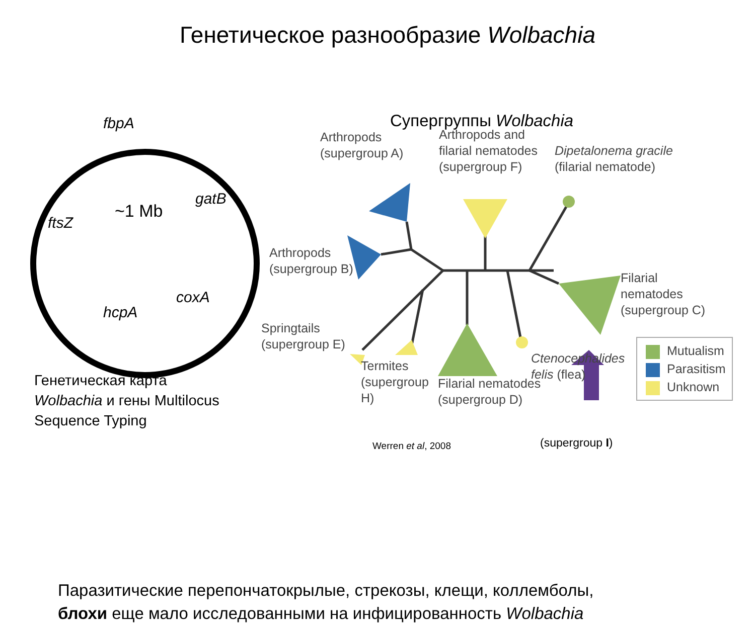Генетическое разнообразие Wolbachia
fbpA
gatB
~1 Mb
ftsZ
coxA
hcpA
Генетическая карта
Wolbachia и гены Multilocus
Sequence Typing
Супергруппы Wolbachia
Arthropods
(supergroup A)
Arthropods and
filarial nematodes
(supergroup F)
Dipetalonema gracile
(filarial nematode)
Arthropods
(supergroup B)
Filarial
nematodes
(supergroup C)
Springtails
(supergroup E)
Ctenocephalides
felis (flea)
Termites
(supergroup
H)
Filarial nematodes
(supergroup D)
Mutualism
Parasitism
Unknown
Werren et al, 2008 (supergroup I)
Паразитические перепончатокрылые, стрекозы, клещи, коллемболы,
блохи еще мало исследованными на инфицированность Wolbachia